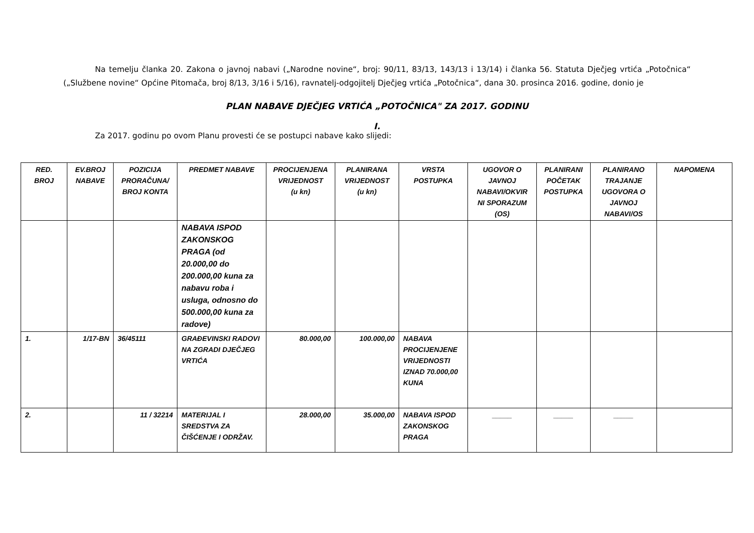Na temelju članka 20. Zakona o javnoj nabavi („Narodne novine“, broj: 90/11, 83/13, 143/13 i 13/14) i članka 56. Statuta Dječjeg vrtića „Potočnica“ („Službene novine“ Općine Pitomača, broj 8/13, 3/16 i 5/16), ravnatelj-odgojitelj Dječjeg vrtića „Potočnica“, dana 30. prosinca 2016. godine, donio je
PLAN NABAVE DJEČJEG VRTIĆA „POTOČNICA" ZA 2017. GODINU
I.
Za 2017. godinu po ovom Planu provesti će se postupci nabave kako slijedi:
| RED. BROJ | EV.BROJ NABAVE | POZICIJA PRORAČUNA/ BROJ KONTA | PREDMET NABAVE | PROCIJENJENA VRIJEDNOST (u kn) | PLANIRANA VRIJEDNOST (u kn) | VRSTA POSTUPKA | UGOVOR O JAVNOJ NABAVI/OKVIR NI SPORAZUM (OS) | PLANIRANI POČETAK POSTUPKA | PLANIRANO TRAJANJE UGOVORA O JAVNOJ NABAVI/OS | NAPOMENA |
| --- | --- | --- | --- | --- | --- | --- | --- | --- | --- | --- |
| | | | NABAVA ISPOD ZAKONSKOG PRAGA (od 20.000,00 do 200.000,00 kuna za nabavu roba i usluga, odnosno do 500.000,00 kuna za radove) | | | | | | | |
| 1. | 1/17-BN | 36/45111 | GRAĐEVINSKI RADOVI NA ZGRADI DJEČJEG VRTIĆA | 80.000,00 | 100.000,00 | NABAVA PROCIJENJENE VRIJEDNOSTI IZNAD 70.000,00 KUNA | | | | |
| 2. | | 11 / 32214 | MATERIJAL I SREDSTVA ZA ČIŠĆENJE I ODRŽAV. | 28.000,00 | 35.000,00 | NABAVA ISPOD ZAKONSKOG PRAGA | _____ | _____ | _____ | |